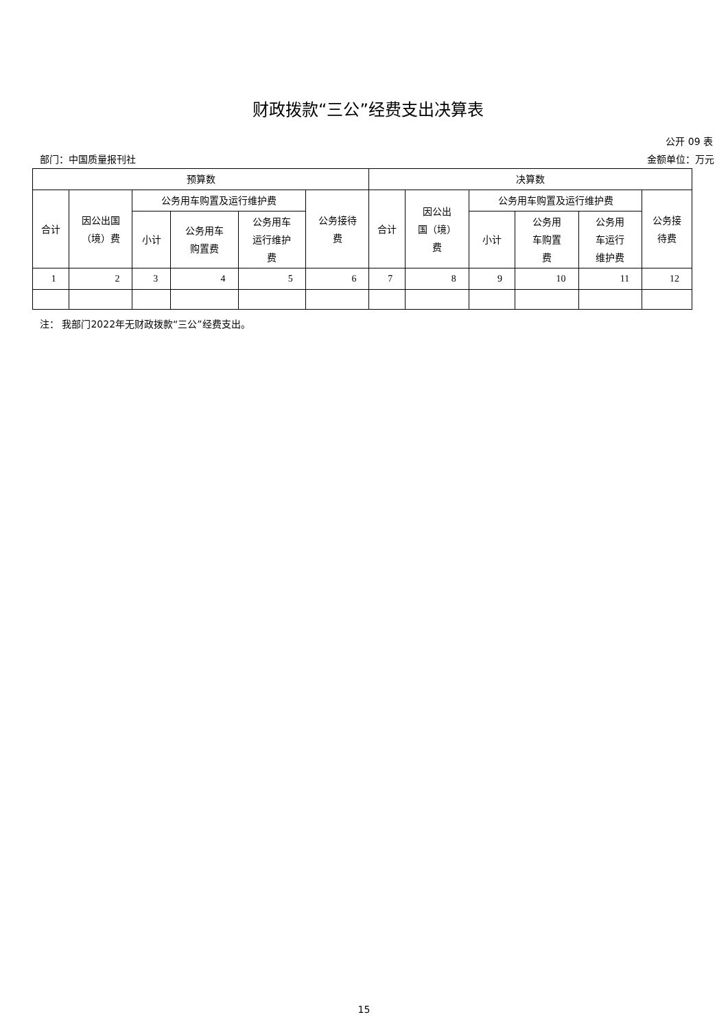财政拨款“三公”经费支出决算表
公开 09 表
部门：中国质量报刊社 金额单位：万元
| 预算数 | | | | | | 决算数 | | | | | |
| --- | --- | --- | --- | --- | --- | --- | --- | --- | --- | --- | --- |
| 合计 | 因公出国 （境）费 | 公务用车购置及运行维护费 | | | 公务接待 费 | 合计 | 因公出 国（境） 费 | 公务用车购置及运行维护费 | | | 公务接 待费 |
| | | 小计 | 公务用车 购置费 | 公务用车 运行维护 费 | | | | 小计 | 公务用 车购置 费 | 公务用 车运行 维护费 | |
| 1 | 2 | 3 | 4 | 5 | 6 | 7 | 8 | 9 | 10 | 11 | 12 |
注： 我部门2022年无财政拨款“三公”经费支出。
15